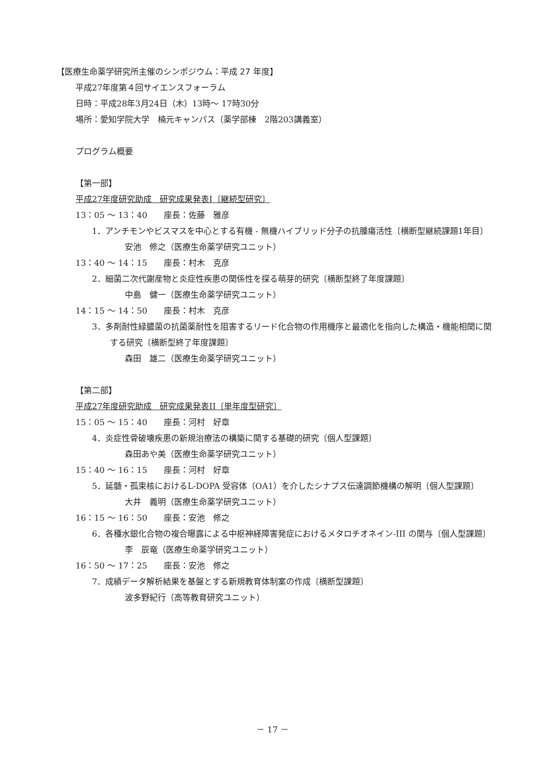【医療生命薬学研究所主催のシンポジウム：平成 27 年度】
平成27年度第４回サイエンスフォーラム
日時：平成28年3月24日（木）13時～ 17時30分
場所：愛知学院大学　楠元キャンパス（薬学部棟　2階203講義室）
プログラム概要
【第一部】
平成27年度研究助成　研究成果発表I〔継続型研究〕
13：05 ～ 13：40　　座長：佐藤　雅彦
1．アンチモンやビスマスを中心とする有機 - 無機ハイブリッド分子の抗腫瘍活性〔横断型継続課題1年目〕
安池　修之（医療生命薬学研究ユニット）
13：40 ～ 14：15　　座長：村木　克彦
2．細菌二次代謝産物と炎症性疾患の関係性を探る萌芽的研究〔横断型終了年度課題〕
中島　健一（医療生命薬学研究ユニット）
14：15 ～ 14：50　　座長：村木　克彦
3．多剤耐性緑膿菌の抗菌薬耐性を阻害するリード化合物の作用機序と最適化を指向した構造・機能相関に関する研究〔横断型終了年度課題〕
森田　雄二（医療生命薬学研究ユニット）
【第二部】
平成27年度研究助成　研究成果発表II〔単年度型研究〕
15：05 ～ 15：40　　座長：河村　好章
4．炎症性骨破壊疾患の新規治療法の構築に関する基礎的研究〔個人型課題〕
森田あや美（医療生命薬学研究ユニット）
15：40 ～ 16：15　　座長：河村　好章
5．延髄・孤束核におけるL-DOPA 受容体（OA1）を介したシナプス伝達調節機構の解明〔個人型課題〕
大井　義明（医療生命薬学研究ユニット）
16：15 ～ 16：50　　座長：安池　修之
6．各種水銀化合物の複合曝露による中枢神経障害発症におけるメタロチオネイン-III の関与〔個人型課題〕
李　辰竜（医療生命薬学研究ユニット）
16：50 ～ 17：25　　座長：安池　修之
7．成績データ解析結果を基盤とする新規教育体制案の作成〔横断型課題〕
波多野紀行（高等教育研究ユニット）
－ 17 －